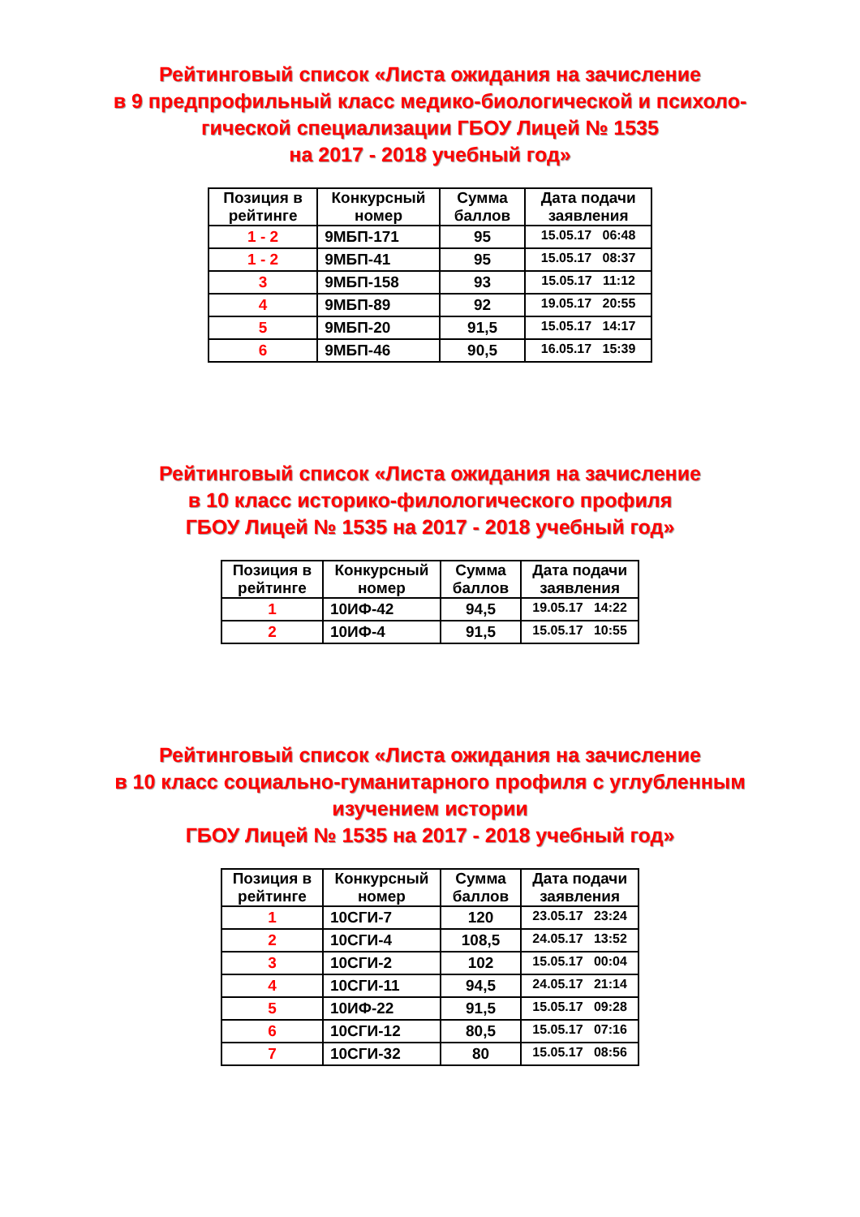Рейтинговый список «Листа ожидания на зачисление
в 9 предпрофильный класс медико-биологической и психоло-
гической специализации ГБОУ Лицей № 1535
на 2017 - 2018 учебный год»
| Позиция в рейтинге | Конкурсный номер | Сумма баллов | Дата подачи заявления |
| --- | --- | --- | --- |
| 1 - 2 | 9МБП-171 | 95 | 15.05.17 06:48 |
| 1 - 2 | 9МБП-41 | 95 | 15.05.17 08:37 |
| 3 | 9МБП-158 | 93 | 15.05.17 11:12 |
| 4 | 9МБП-89 | 92 | 19.05.17 20:55 |
| 5 | 9МБП-20 | 91,5 | 15.05.17 14:17 |
| 6 | 9МБП-46 | 90,5 | 16.05.17 15:39 |
Рейтинговый список «Листа ожидания на зачисление
в 10 класс историко-филологического профиля
ГБОУ Лицей № 1535 на 2017 - 2018 учебный год»
| Позиция в рейтинге | Конкурсный номер | Сумма баллов | Дата подачи заявления |
| --- | --- | --- | --- |
| 1 | 10ИФ-42 | 94,5 | 19.05.17 14:22 |
| 2 | 10ИФ-4 | 91,5 | 15.05.17 10:55 |
Рейтинговый список «Листа ожидания на зачисление
в 10 класс социально-гуманитарного профиля с углубленным
изучением истории
ГБОУ Лицей № 1535 на 2017 - 2018 учебный год»
| Позиция в рейтинге | Конкурсный номер | Сумма баллов | Дата подачи заявления |
| --- | --- | --- | --- |
| 1 | 10СГИ-7 | 120 | 23.05.17 23:24 |
| 2 | 10СГИ-4 | 108,5 | 24.05.17 13:52 |
| 3 | 10СГИ-2 | 102 | 15.05.17 00:04 |
| 4 | 10СГИ-11 | 94,5 | 24.05.17 21:14 |
| 5 | 10ИФ-22 | 91,5 | 15.05.17 09:28 |
| 6 | 10СГИ-12 | 80,5 | 15.05.17 07:16 |
| 7 | 10СГИ-32 | 80 | 15.05.17 08:56 |